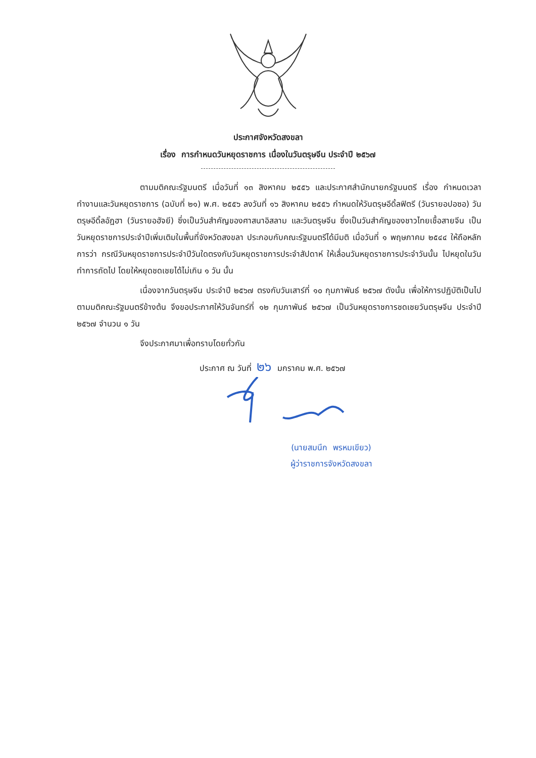ประกาศจังหวัดสงขลา
เรื่อง การกำหนดวันหยุดราชการ เนื่องในวันตรุษจีน ประจำปี ๒๕๖๗
ตามมติคณะรัฐมนตรี เมื่อวันที่ ๑๓ สิงหาคม ๒๕๕๖ และประกาศสำนักนายกรัฐมนตรี เรื่อง กำหนดเวลาทำงานและวันหยุดราชการ (ฉบับที่ ๒๑) พ.ศ. ๒๕๕๖ ลงวันที่ ๑๖ สิงหาคม ๒๕๕๖ กำหนดให้วันตรุษอีดิ้ลฟิตรี (วันรายอปอซอ) วันตรุษอีดิ้ลอัฎฮา (วันรายอฮัจยี) ซึ่งเป็นวันสำคัญของศาสนาอิสลาม และวันตรุษจีน ซึ่งเป็นวันสำคัญของชาวไทยเชื้อสายจีน เป็นวันหยุดราชการประจำปีเพิ่มเติมในพื้นที่จังหวัดสงขลา ประกอบกับคณะรัฐมนตรีได้มีมติ เมื่อวันที่ ๑ พฤษภาคม ๒๕๔๔ ให้ถือหลักการว่า กรณีวันหยุดราชการประจำปีวันใดตรงกับวันหยุดราชการประจำสัปดาห์ ให้เลื่อนวันหยุดราชการประจำวันนั้น ไปหยุดในวันทำการถัดไป โดยให้หยุดชดเชยได้ไม่เกิน ๑ วัน นั้น
เนื่องจากวันตรุษจีน ประจำปี ๒๕๖๗ ตรงกับวันเสาร์ที่ ๑๐ กุมภาพันธ์ ๒๕๖๗ ดังนั้น เพื่อให้การปฏิบัติเป็นไปตามมติคณะรัฐมนตรีข้างต้น จึงขอประกาศให้วันจันทร์ที่ ๑๒ กุมภาพันธ์ ๒๕๖๗ เป็นวันหยุดราชการชดเชยวันตรุษจีน ประจำปี ๒๕๖๗ จำนวน ๑ วัน
จึงประกาศมาเพื่อทราบโดยทั่วกัน
ประกาศ ณ วันที่ ๒๖ มกราคม พ.ศ. ๒๕๖๗
(นายสมนึก พรหมเขียว)
ผู้ว่าราชการจังหวัดสงขลา